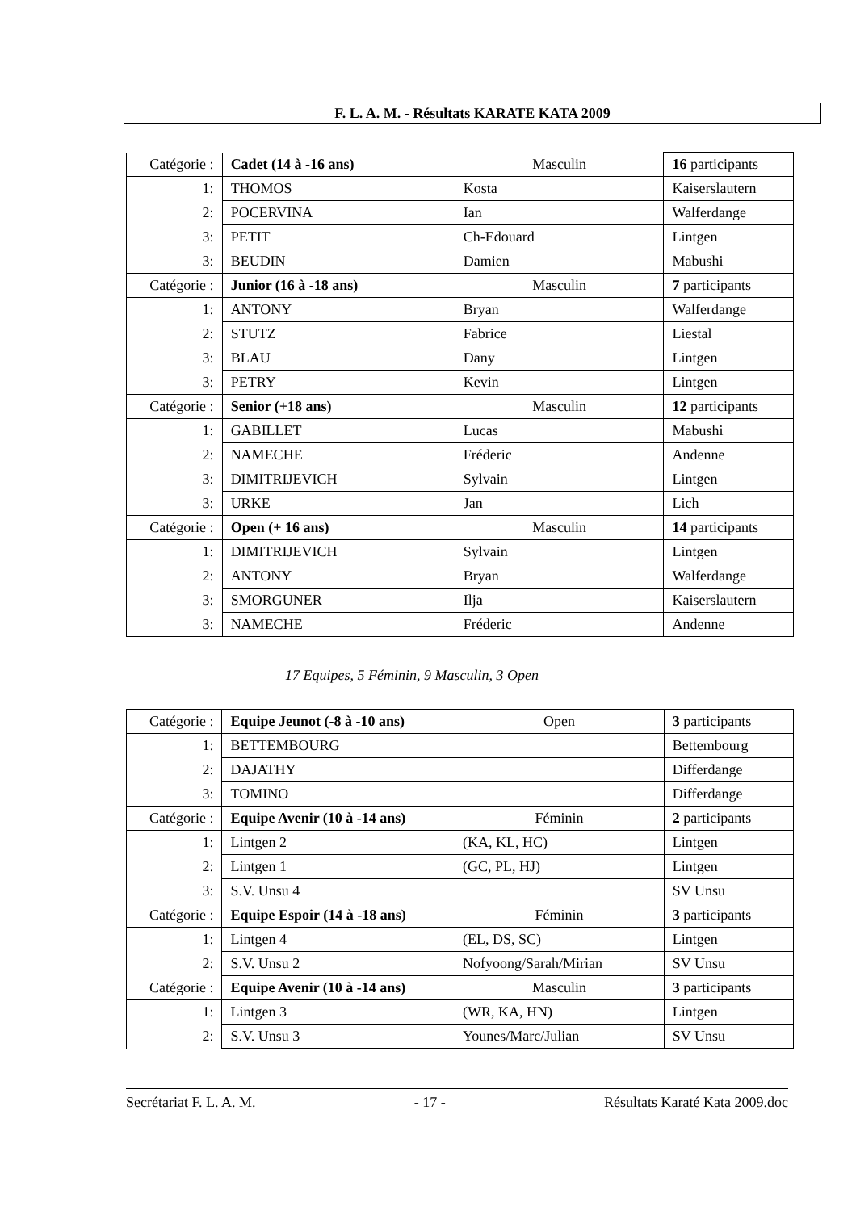F. L. A. M. - Résultats KARATE KATA 2009
| Catégorie : | Cadet (14 à -16 ans) | Masculin | 16 participants |
| 1: | THOMOS | Kosta | Kaiserslautern |
| 2: | POCERVINA | Ian | Walferdange |
| 3: | PETIT | Ch-Edouard | Lintgen |
| 3: | BEUDIN | Damien | Mabushi |
| Catégorie : | Junior (16 à -18 ans) | Masculin | 7 participants |
| 1: | ANTONY | Bryan | Walferdange |
| 2: | STUTZ | Fabrice | Liestal |
| 3: | BLAU | Dany | Lintgen |
| 3: | PETRY | Kevin | Lintgen |
| Catégorie : | Senior (+18 ans) | Masculin | 12 participants |
| 1: | GABILLET | Lucas | Mabushi |
| 2: | NAMECHE | Fréderic | Andenne |
| 3: | DIMITRIJEVICH | Sylvain | Lintgen |
| 3: | URKE | Jan | Lich |
| Catégorie : | Open (+ 16 ans) | Masculin | 14 participants |
| 1: | DIMITRIJEVICH | Sylvain | Lintgen |
| 2: | ANTONY | Bryan | Walferdange |
| 3: | SMORGUNER | Ilja | Kaiserslautern |
| 3: | NAMECHE | Fréderic | Andenne |
17 Equipes, 5 Féminin, 9 Masculin, 3 Open
| Catégorie : | Equipe Jeunot (-8 à -10 ans) | Open | 3 participants |
| 1: | BETTEMBOURG | | Bettembourg |
| 2: | DAJATHY | | Differdange |
| 3: | TOMINO | | Differdange |
| Catégorie : | Equipe Avenir (10 à -14 ans) | Féminin | 2 participants |
| 1: | Lintgen 2 | (KA, KL, HC) | Lintgen |
| 2: | Lintgen 1 | (GC, PL, HJ) | Lintgen |
| 3: | S.V. Unsu 4 | | SV Unsu |
| Catégorie : | Equipe Espoir (14 à -18 ans) | Féminin | 3 participants |
| 1: | Lintgen 4 | (EL, DS, SC) | Lintgen |
| 2: | S.V. Unsu 2 | Nofyoong/Sarah/Mirian | SV Unsu |
| Catégorie : | Equipe Avenir (10 à -14 ans) | Masculin | 3 participants |
| 1: | Lintgen 3 | (WR, KA, HN) | Lintgen |
| 2: | S.V. Unsu 3 | Younes/Marc/Julian | SV Unsu |
Secrétariat F. L. A. M. - 17 - Résultats Karaté Kata 2009.doc